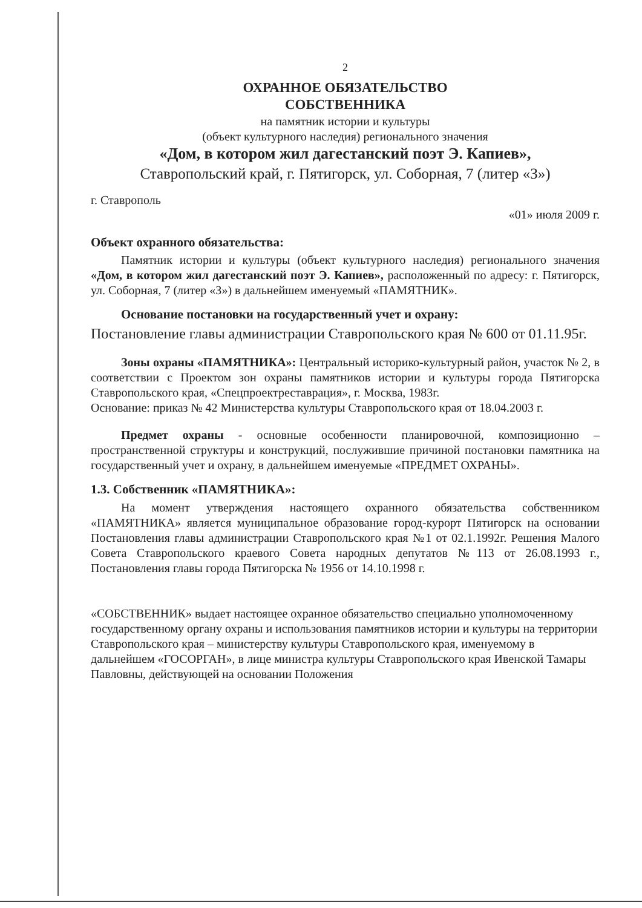2
ОХРАННОЕ ОБЯЗАТЕЛЬСТВО
СОБСТВЕННИКА
на памятник истории и культуры
(объект культурного наследия) регионального значения
«Дом, в котором жил дагестанский поэт Э. Капиев»,
Ставропольский край, г. Пятигорск, ул. Соборная, 7 (литер «З»)
г. Ставрополь «01» июля 2009 г.
Объект охранного обязательства:
Памятник истории и культуры (объект культурного наследия) регионального значения «Дом, в котором жил дагестанский поэт Э. Капиев», расположенный по адресу: г. Пятигорск, ул. Соборная, 7 (литер «З») в дальнейшем именуемый «ПАМЯТНИК».
Основание постановки на государственный учет и охрану:
Постановление главы администрации Ставропольского края № 600 от 01.11.95г.
Зоны охраны «ПАМЯТНИКА»: Центральный историко-культурный район, участок № 2, в соответствии с Проектом зон охраны памятников истории и культуры города Пятигорска Ставропольского края, «Спецпроектреставрация», г. Москва, 1983г.
Основание: приказ № 42 Министерства культуры Ставропольского края от 18.04.2003 г.
Предмет охраны - основные особенности планировочной, композиционно – пространственной структуры и конструкций, послужившие причиной постановки памятника на государственный учет и охрану, в дальнейшем именуемые «ПРЕДМЕТ ОХРАНЫ».
1.3. Собственник «ПАМЯТНИКА»:
На момент утверждения настоящего охранного обязательства собственником «ПАМЯТНИКА» является муниципальное образование город-курорт Пятигорск на основании Постановления главы администрации Ставропольского края №1 от 02.1.1992г. Решения Малого Совета Ставропольского краевого Совета народных депутатов №113 от 26.08.1993 г., Постановления главы города Пятигорска № 1956 от 14.10.1998 г.
«СОБСТВЕННИК» выдает настоящее охранное обязательство специально уполномоченному государственному органу охраны и использования памятников истории и культуры на территории Ставропольского края – министерству культуры Ставропольского края, именуемому в дальнейшем «ГОСОРГАН», в лице министра культуры Ставропольского края Ивенской Тамары Павловны, действующей на основании Положения